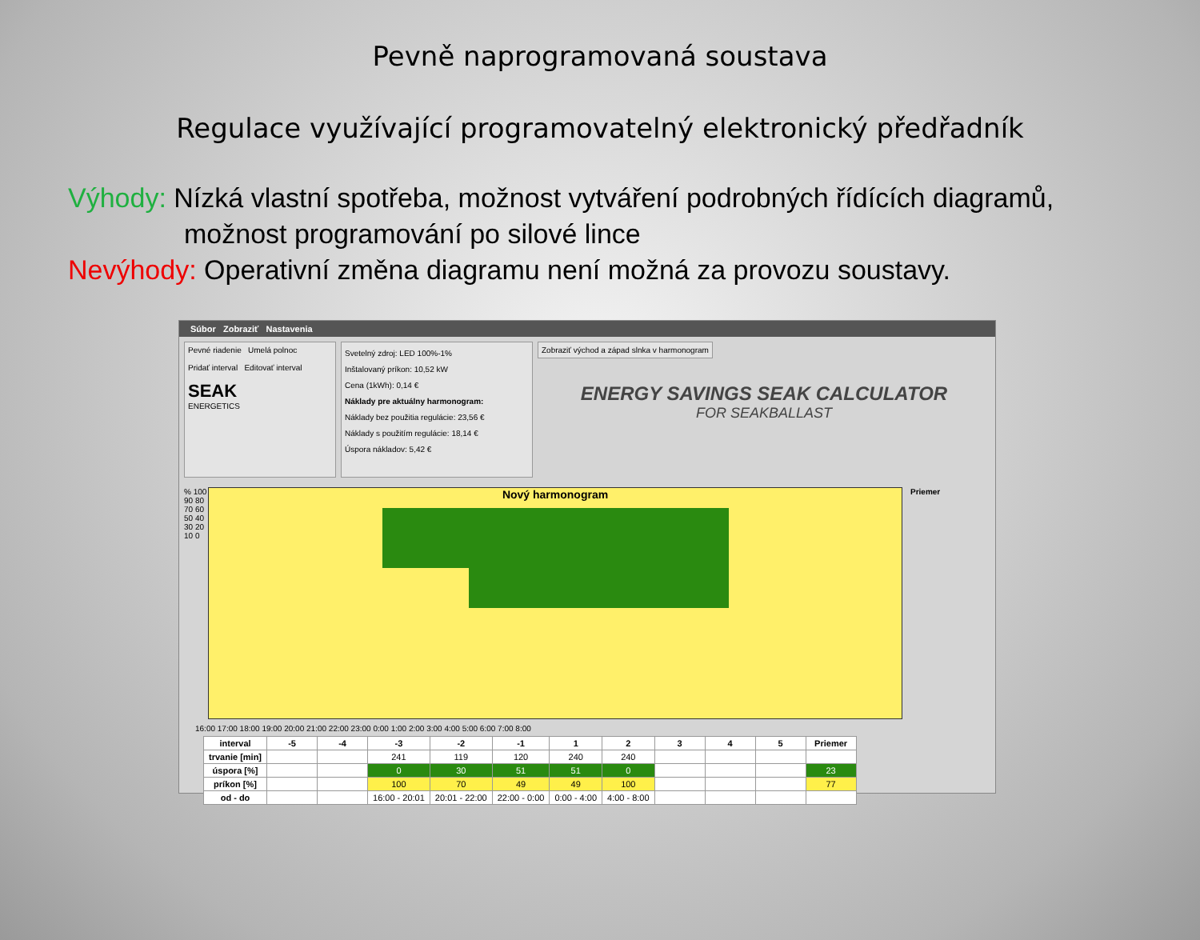Pevně naprogramovaná soustava
Regulace využívající programovatelný elektronický předřadník
Výhody: Nízká vlastní spotřeba, možnost vytváření podrobných řídících diagramů,
možnost programování po silové lince
Nevýhody: Operativní změna diagramu není možná za provozu soustavy.
Súbor Zobraziť Nastavenia
Pevné riadenie Umelá polnoc
Pridať interval Editovať interval
SEAK
ENERGETICS
Svetelný zdroj: LED 100%-1%
Inštalovaný príkon: 10,52 kW
Cena (1kWh): 0,14 €
Náklady pre aktuálny harmonogram:
Náklady bez použitia regulácie: 23,56 €
Náklady s použitím regulácie: 18,14 €
Úspora nákladov: 5,42 €
Zobraziť východ a západ slnka v harmonogram
ENERGY SAVINGS SEAK CALCULATOR
FOR SEAKBALLAST
% 100 90 80 70 60 50 40 30 20 10 0
Nový harmonogram
Priemer
16:00 17:00 18:00 19:00 20:00 21:00 22:00 23:00 0:00 1:00 2:00 3:00 4:00 5:00 6:00 7:00 8:00
| interval | -5 | -4 | -3 | -2 | -1 | 1 | 2 | 3 | 4 | 5 | Priemer |
| --- | --- | --- | --- | --- | --- | --- | --- | --- | --- | --- | --- |
| trvanie [min] | | | 241 | 119 | 120 | 240 | 240 | | | | |
| úspora [%] | | | 0 | 30 | 51 | 51 | 0 | | | | 23 |
| príkon [%] | | | 100 | 70 | 49 | 49 | 100 | | | | 77 |
| od - do | | | 16:00 - 20:01 | 20:01 - 22:00 | 22:00 - 0:00 | 0:00 - 4:00 | 4:00 - 8:00 | | | | |